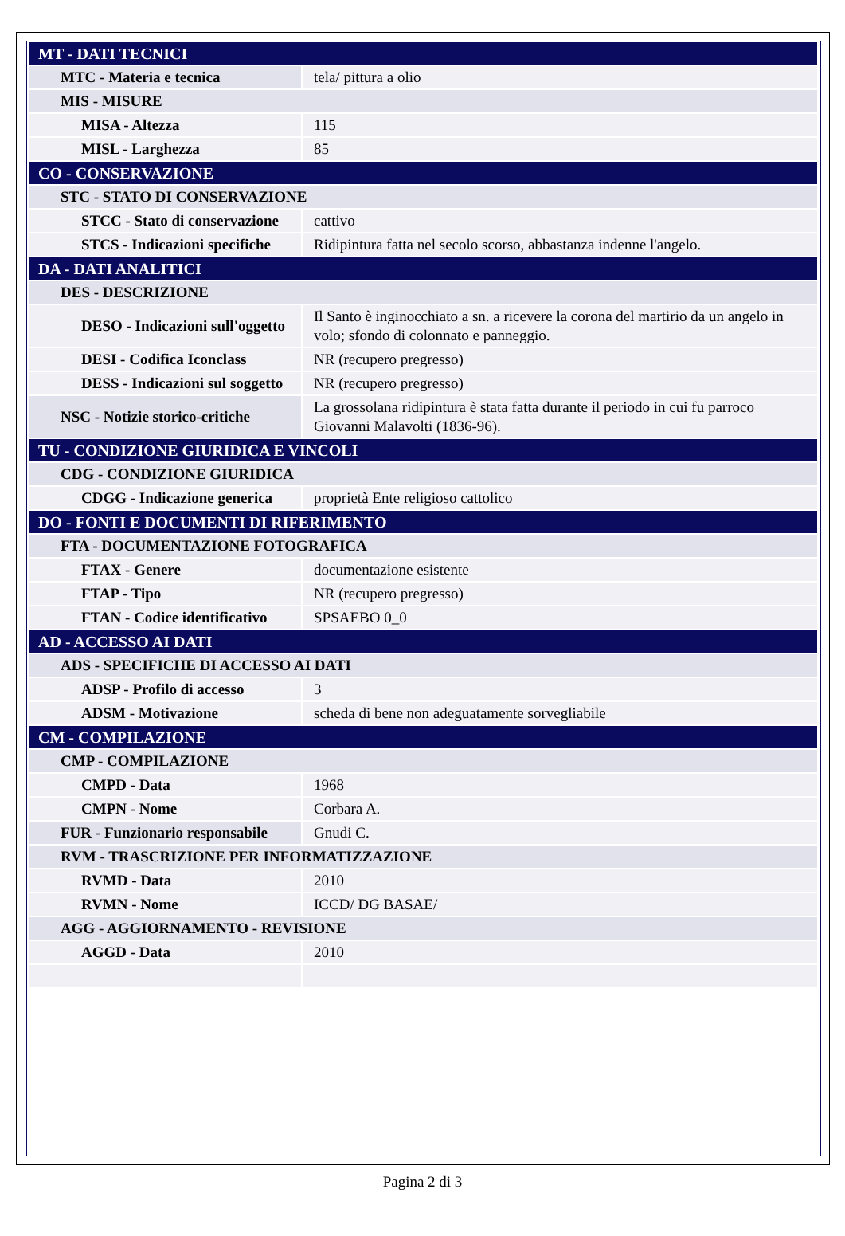| MT - DATI TECNICI | |
| MTC - Materia e tecnica | tela/ pittura a olio |
| MIS - MISURE | |
| MISA - Altezza | 115 |
| MISL - Larghezza | 85 |
| CO - CONSERVAZIONE | |
| STC - STATO DI CONSERVAZIONE | |
| STCC - Stato di conservazione | cattivo |
| STCS - Indicazioni specifiche | Ridipintura fatta nel secolo scorso, abbastanza indenne l'angelo. |
| DA - DATI ANALITICI | |
| DES - DESCRIZIONE | |
| DESO - Indicazioni sull'oggetto | Il Santo è inginocchiato a sn. a ricevere la corona del martirio da un angelo in volo; sfondo di colonnato e panneggio. |
| DESI - Codifica Iconclass | NR (recupero pregresso) |
| DESS - Indicazioni sul soggetto | NR (recupero pregresso) |
| NSC - Notizie storico-critiche | La grossolana ridipintura è stata fatta durante il periodo in cui fu parroco Giovanni Malavolti (1836-96). |
| TU - CONDIZIONE GIURIDICA E VINCOLI | |
| CDG - CONDIZIONE GIURIDICA | |
| CDGG - Indicazione generica | proprietà Ente religioso cattolico |
| DO - FONTI E DOCUMENTI DI RIFERIMENTO | |
| FTA - DOCUMENTAZIONE FOTOGRAFICA | |
| FTAX - Genere | documentazione esistente |
| FTAP - Tipo | NR (recupero pregresso) |
| FTAN - Codice identificativo | SPSAEBO 0_0 |
| AD - ACCESSO AI DATI | |
| ADS - SPECIFICHE DI ACCESSO AI DATI | |
| ADSP - Profilo di accesso | 3 |
| ADSM - Motivazione | scheda di bene non adeguatamente sorvegliabile |
| CM - COMPILAZIONE | |
| CMP - COMPILAZIONE | |
| CMPD - Data | 1968 |
| CMPN - Nome | Corbara A. |
| FUR - Funzionario responsabile | Gnudi C. |
| RVM - TRASCRIZIONE PER INFORMATIZZAZIONE | |
| RVMD - Data | 2010 |
| RVMN - Nome | ICCD/ DG BASAE/ |
| AGG - AGGIORNAMENTO - REVISIONE | |
| AGGD - Data | 2010 |
Pagina 2 di 3